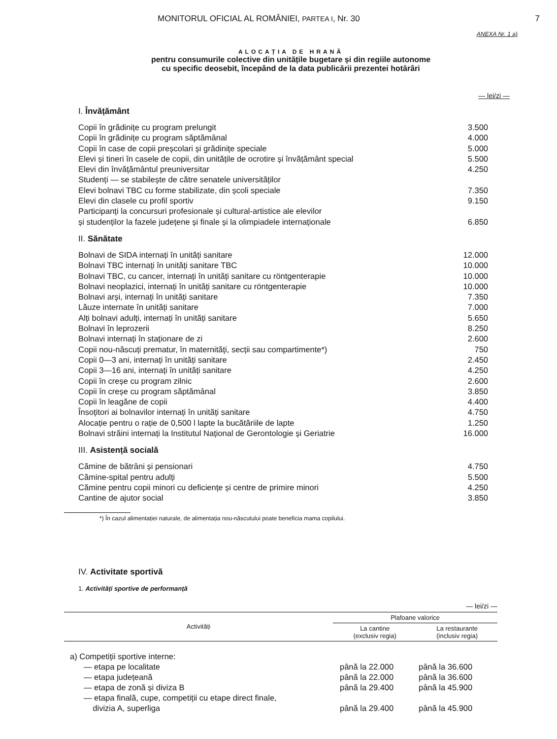MONITORUL OFICIAL AL ROMÂNIEI, PARTEA I, Nr. 30 7
ANEXA Nr. 1 a)
ALOCAȚIA DE HRANĂ
pentru consumurile colective din unitățile bugetare și din regiile autonome
cu specific deosebit, începând de la data publicării prezentei hotărâri
— lei/zi —
I. Învățământ
| Copii în grădinițe cu program prelungit | 3.500 |
| Copii în grădinițe cu program săptămânal | 4.000 |
| Copii în case de copii preșcolari și grădinițe speciale | 5.000 |
| Elevi și tineri în casele de copii, din unitățile de ocrotire și învățământ special | 5.500 |
| Elevi din învățământul preuniversitar | 4.250 |
| Studenți — se stabilește de către senatele universităților | |
| Elevi bolnavi TBC cu forme stabilizate, din școli speciale | 7.350 |
| Elevi din clasele cu profil sportiv | 9.150 |
| Participanți la concursuri profesionale și cultural-artistice ale elevilor și studenților la fazele județene și finale și la olimpiadele internaționale | 6.850 |
II. Sănătate
| Bolnavi de SIDA internați în unități sanitare | 12.000 |
| Bolnavi TBC internați în unități sanitare TBC | 10.000 |
| Bolnavi TBC, cu cancer, internați în unități sanitare cu röntgenterapie | 10.000 |
| Bolnavi neoplazici, internați în unități sanitare cu röntgenterapie | 10.000 |
| Bolnavi arși, internați în unități sanitare | 7.350 |
| Lăuze internate în unități sanitare | 7.000 |
| Alți bolnavi adulți, internați în unități sanitare | 5.650 |
| Bolnavi în leprozerii | 8.250 |
| Bolnavi internați în staționare de zi | 2.600 |
| Copii nou-născuți prematur, în maternități, secții sau compartimente*) | 750 |
| Copii 0—3 ani, internați în unități sanitare | 2.450 |
| Copii 3—16 ani, internați în unități sanitare | 4.250 |
| Copii în creșe cu program zilnic | 2.600 |
| Copii în creșe cu program săptămânal | 3.850 |
| Copii în leagăne de copii | 4.400 |
| Însoțitori ai bolnavilor internați în unități sanitare | 4.750 |
| Alocație pentru o rație de 0,500 l lapte la bucătăriile de lapte | 1.250 |
| Bolnavi străini internați la Institutul Național de Gerontologie și Geriatrie | 16.000 |
III. Asistență socială
| Cămine de bătrâni și pensionari | 4.750 |
| Cămine-spital pentru adulți | 5.500 |
| Cămine pentru copii minori cu deficiențe și centre de primire minori | 4.250 |
| Cantine de ajutor social | 3.850 |
*) În cazul alimentației naturale, de alimentația nou-născutului poate beneficia mama copilului.
IV. Activitate sportivă
1. Activități sportive de performanță
— lei/zi —
| Activități | Plafoane valorice | |
| --- | --- | --- |
| | La cantine (exclusiv regia) | La restaurante (inclusiv regia) |
| a) Competiții sportive interne: | | |
| — etapa pe localitate | până la 22.000 | până la 36.600 |
| — etapa județeană | până la 22.000 | până la 36.600 |
| — etapa de zonă și diviza B | până la 29.400 | până la 45.900 |
| — etapa finală, cupe, competiții cu etape direct finale, divizia A, superliga | până la 29.400 | până la 45.900 |